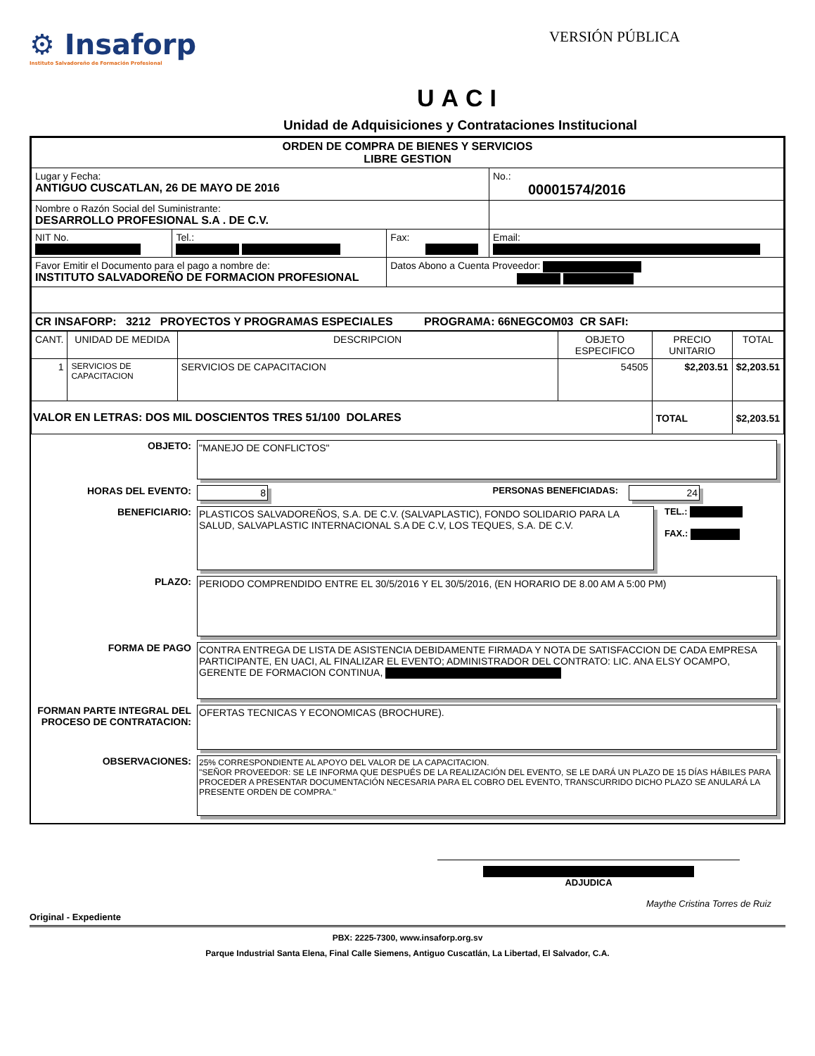⚙ Insaforp
Instituto Salvadoreño de Formación Profesional
VERSIÓN PÚBLICA
UACI
Unidad de Adquisiciones y Contrataciones Institucional
| ORDEN DE COMPRA DE BIENES Y SERVICIOS LIBRE GESTION | | | |
| Lugar y Fecha: ANTIGUO CUSCATLAN, 26 DE MAYO DE 2016 | | | No.: 00001574/2016 |
| Nombre o Razón Social del Suministrante: DESARROLLO PROFESIONAL S.A . DE C.V. | | | |
| NIT No. | Tel.: | Fax: | Email: |
| Favor Emitir el Documento para el pago a nombre de: INSTITUTO SALVADOREÑO DE FORMACION PROFESIONAL | | Datos Abono a Cuenta Proveedor: | |
| CR INSAFORP: 3212 PROYECTOS Y PROGRAMAS ESPECIALES PROGRAMA: 66NEGCOM03 CR SAFI: | | | |
| CANT. | UNIDAD DE MEDIDA | DESCRIPCION | OBJETO ESPECIFICO | PRECIO UNITARIO | TOTAL |
| --- | --- | --- | --- | --- | --- |
| 1 | SERVICIOS DE CAPACITACION | SERVICIOS DE CAPACITACION | 54505 | $2,203.51 | $2,203.51 |
| VALOR EN LETRAS: DOS MIL DOSCIENTOS TRES 51/100 DOLARES | | | | TOTAL | $2,203.51 |
OBJETO:
"MANEJO DE CONFLICTOS"
HORAS DEL EVENTO: 8 PERSONAS BENEFICIADAS: 24
BENEFICIARIO:
PLASTICOS SALVADOREÑOS, S.A. DE C.V. (SALVAPLASTIC), FONDO SOLIDARIO PARA LA SALUD, SALVAPLASTIC INTERNACIONAL S.A DE C.V, LOS TEQUES, S.A. DE C.V.
TEL.:
FAX.:
PLAZO:
PERIODO COMPRENDIDO ENTRE EL 30/5/2016 Y EL 30/5/2016, (EN HORARIO DE 8.00 AM A 5:00 PM)
FORMA DE PAGO
CONTRA ENTREGA DE LISTA DE ASISTENCIA DEBIDAMENTE FIRMADA Y NOTA DE SATISFACCION DE CADA EMPRESA PARTICIPANTE, EN UACI, AL FINALIZAR EL EVENTO; ADMINISTRADOR DEL CONTRATO: LIC. ANA ELSY OCAMPO, GERENTE DE FORMACION CONTINUA,
FORMAN PARTE INTEGRAL DEL PROCESO DE CONTRATACION:
OFERTAS TECNICAS Y ECONOMICAS (BROCHURE).
OBSERVACIONES:
25% CORRESPONDIENTE AL APOYO DEL VALOR DE LA CAPACITACION.
"SEÑOR PROVEEDOR: SE LE INFORMA QUE DESPUÉS DE LA REALIZACIÓN DEL EVENTO, SE LE DARÁ UN PLAZO DE 15 DÍAS HÁBILES PARA PROCEDER A PRESENTAR DOCUMENTACIÓN NECESARIA PARA EL COBRO DEL EVENTO, TRANSCURRIDO DICHO PLAZO SE ANULARÁ LA PRESENTE ORDEN DE COMPRA."
ADJUDICA
Maythe Cristina Torres de Ruiz
Original - Expediente
PBX: 2225-7300, www.insaforp.org.sv
Parque Industrial Santa Elena, Final Calle Siemens, Antiguo Cuscatlán, La Libertad, El Salvador, C.A.